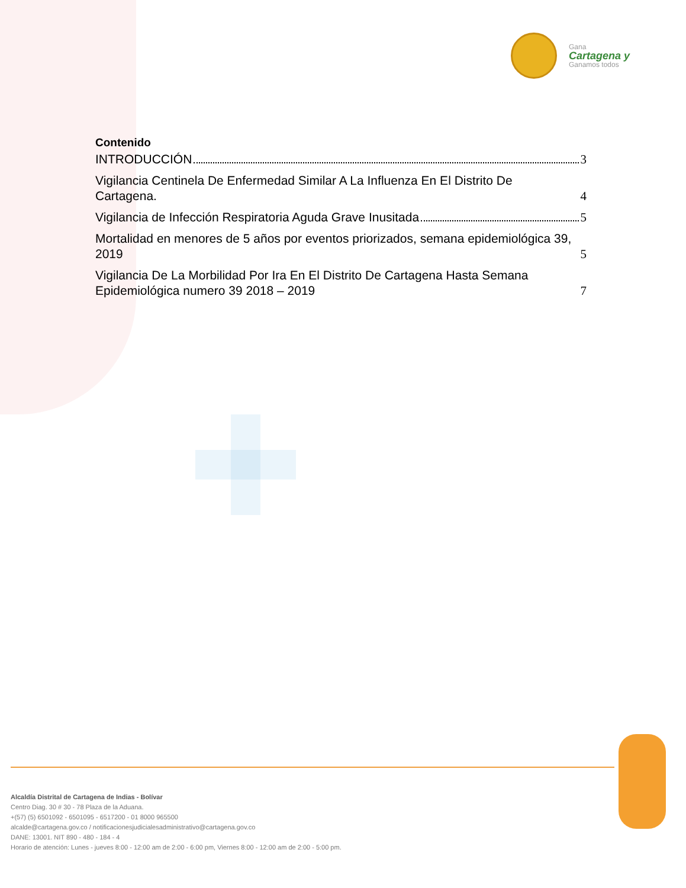Gana
Cartagena y
Ganamos todos
Contenido
INTRODUCCIÓN 3
Vigilancia Centinela De Enfermedad Similar A La Influenza En El Distrito De Cartagena. 4
Vigilancia de Infección Respiratoria Aguda Grave Inusitada 5
Mortalidad en menores de 5 años por eventos priorizados, semana epidemiológica 39, 2019 5
Vigilancia De La Morbilidad Por Ira En El Distrito De Cartagena Hasta Semana Epidemiológica numero 39 2018 – 2019 7
Alcaldía Distrital de Cartagena de Indias - Bolívar
Centro Diag. 30 # 30 - 78 Plaza de la Aduana.
+(57) (5) 6501092 - 6501095 - 6517200 - 01 8000 965500
alcalde@cartagena.gov.co / notificacionesjudicialesadministrativo@cartagena.gov.co
DANE: 13001. NIT 890 - 480 - 184 - 4
Horario de atención: Lunes - jueves 8:00 - 12:00 am de 2:00 - 6:00 pm, Viernes 8:00 - 12:00 am de 2:00 - 5:00 pm.